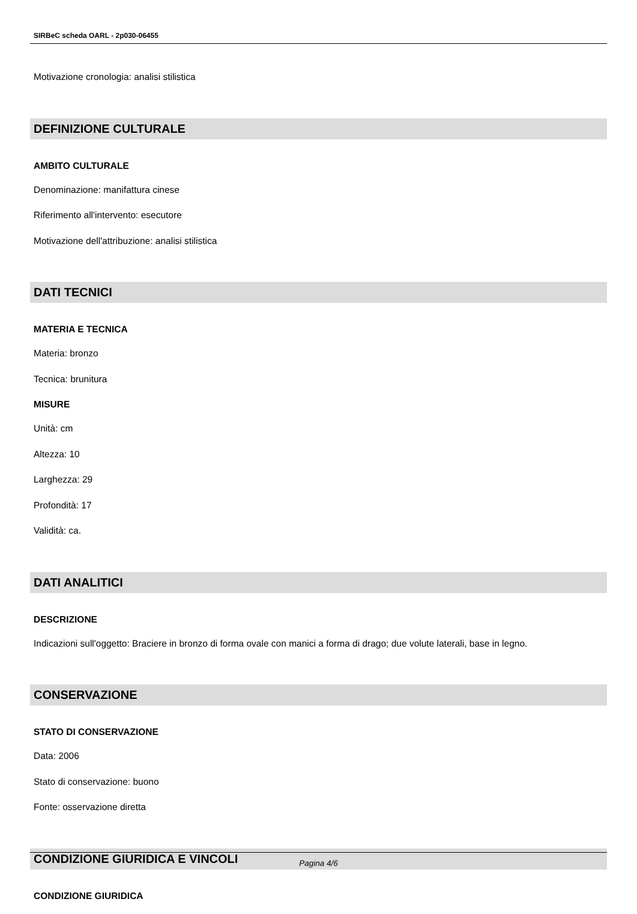SIRBeC scheda OARL - 2p030-06455
Motivazione cronologia: analisi stilistica
DEFINIZIONE CULTURALE
AMBITO CULTURALE
Denominazione: manifattura cinese
Riferimento all'intervento: esecutore
Motivazione dell'attribuzione: analisi stilistica
DATI TECNICI
MATERIA E TECNICA
Materia: bronzo
Tecnica: brunitura
MISURE
Unità: cm
Altezza: 10
Larghezza: 29
Profondità: 17
Validità: ca.
DATI ANALITICI
DESCRIZIONE
Indicazioni sull'oggetto: Braciere in bronzo di forma ovale con manici a forma di drago; due volute laterali, base in legno.
CONSERVAZIONE
STATO DI CONSERVAZIONE
Data: 2006
Stato di conservazione: buono
Fonte: osservazione diretta
CONDIZIONE GIURIDICA E VINCOLI
CONDIZIONE GIURIDICA
Pagina 4/6